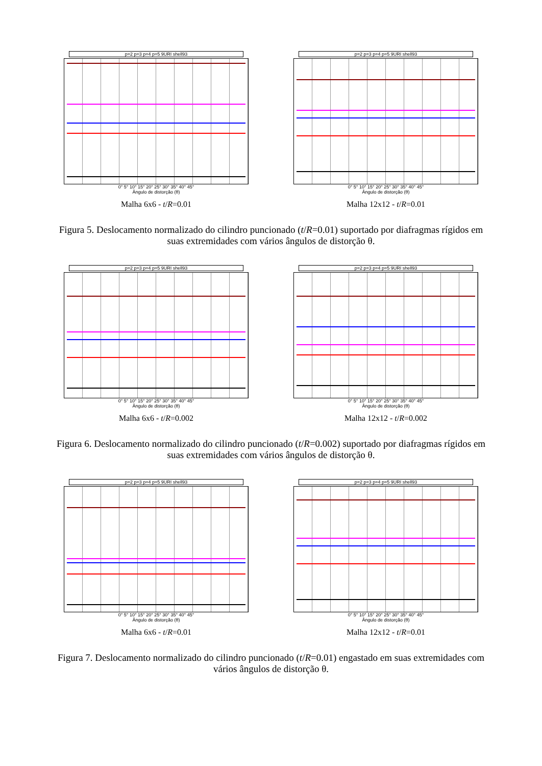p=2 p=3 p=4 p=5 9URI shell93
0° 5° 10° 15° 20° 25° 30° 35° 40° 45°
Ângulo de distorção (θ)
Malha 6x6 - t/R=0.01
p=2 p=3 p=4 p=5 9URI shell93
0° 5° 10° 15° 20° 25° 30° 35° 40° 45°
Ângulo de distorção (θ)
Malha 12x12 - t/R=0.01
Figura 5. Deslocamento normalizado do cilindro puncionado (t/R=0.01) suportado por diafragmas rígidos em suas extremidades com vários ângulos de distorção θ.
p=2 p=3 p=4 p=5 9URI shell93
0° 5° 10° 15° 20° 25° 30° 35° 40° 45°
Ângulo de distorção (θ)
Malha 6x6 - t/R=0.002
p=2 p=3 p=4 p=5 9URI shell93
0° 5° 10° 15° 20° 25° 30° 35° 40° 45°
Ângulo de distorção (θ)
Malha 12x12 - t/R=0.002
Figura 6. Deslocamento normalizado do cilindro puncionado (t/R=0.002) suportado por diafragmas rígidos em suas extremidades com vários ângulos de distorção θ.
p=2 p=3 p=4 p=5 9URI shell93
0° 5° 10° 15° 20° 25° 30° 35° 40° 45°
Ângulo de distorção (θ)
Malha 6x6 - t/R=0.01
p=2 p=3 p=4 p=5 9URI shell93
0° 5° 10° 15° 20° 25° 30° 35° 40° 45°
Ângulo de distorção (θ)
Malha 12x12 - t/R=0.01
Figura 7. Deslocamento normalizado do cilindro puncionado (t/R=0.01) engastado em suas extremidades com vários ângulos de distorção θ.